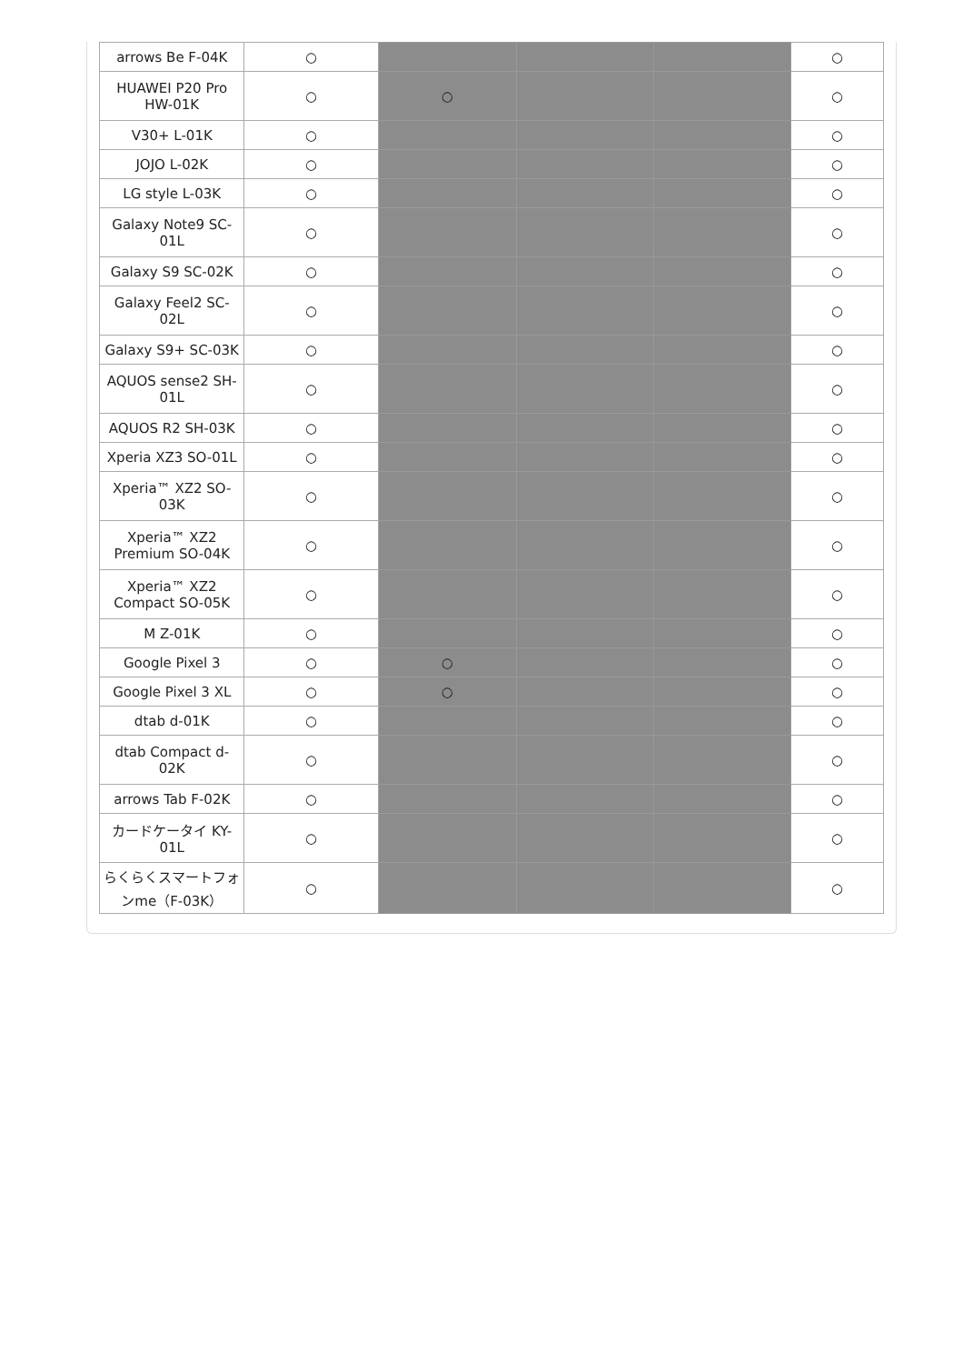| arrows Be F-04K | ○ | | | | ○ |
| HUAWEI P20 Pro HW-01K | ○ | ○ | | | ○ |
| V30+ L-01K | ○ | | | | ○ |
| JOJO L-02K | ○ | | | | ○ |
| LG style L-03K | ○ | | | | ○ |
| Galaxy Note9 SC-01L | ○ | | | | ○ |
| Galaxy S9 SC-02K | ○ | | | | ○ |
| Galaxy Feel2 SC-02L | ○ | | | | ○ |
| Galaxy S9+ SC-03K | ○ | | | | ○ |
| AQUOS sense2 SH-01L | ○ | | | | ○ |
| AQUOS R2 SH-03K | ○ | | | | ○ |
| Xperia XZ3 SO-01L | ○ | | | | ○ |
| Xperia™ XZ2 SO-03K | ○ | | | | ○ |
| Xperia™ XZ2 Premium SO-04K | ○ | | | | ○ |
| Xperia™ XZ2 Compact SO-05K | ○ | | | | ○ |
| M Z-01K | ○ | | | | ○ |
| Google Pixel 3 | ○ | ○ | | | ○ |
| Google Pixel 3 XL | ○ | ○ | | | ○ |
| dtab d-01K | ○ | | | | ○ |
| dtab Compact d-02K | ○ | | | | ○ |
| arrows Tab F-02K | ○ | | | | ○ |
| カードケータイ KY-01L | ○ | | | | ○ |
| らくらくスマートフォンme（F-03K） | ○ | | | | ○ |